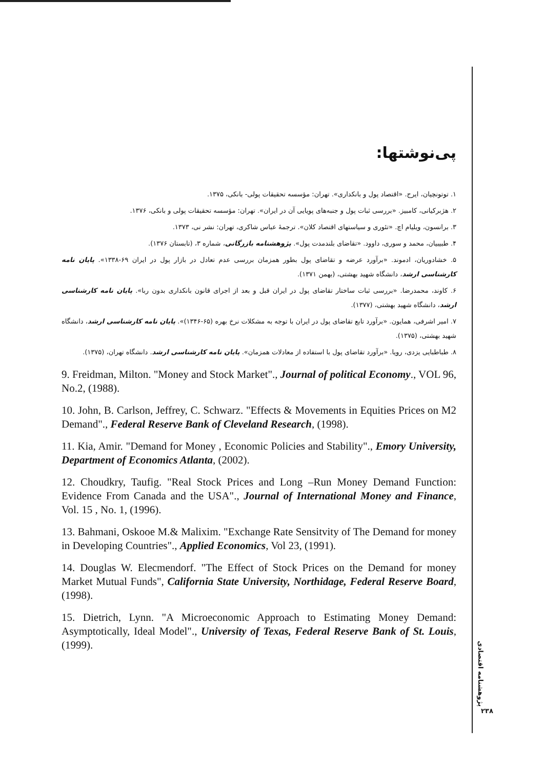پی‌نوشتها:
۱. توتونچیان، ایرج. «اقتصاد پول و بانکداری». تهران: مؤسسه تحقیقات پولی- بانکی، ۱۳۷۵.
۲. هژبرکیانی، کامبیز. «بررسی ثبات پول و جنبه‌های پویایی آن در ایران». تهران: مؤسسه تحقیقات پولی و بانکی، ۱۳۷۶.
۳. برانسون، ویلیام اچ. «تئوری و سیاستهای اقتصاد کلان». ترجمهٔ عباس شاکری، تهران: نشر نی، ۱۳۷۳.
۴. طبیبیان، محمد و سوری، داوود. «تقاضای بلندمدت پول». پژوهشنامه بازرگانی، شماره ۳، (تابستان ۱۳۷۶).
۵. خشادوریان، ادموند. «برآورد عرضه و تقاضای پول بطور همزمان بررسی عدم تعادل در بازار پول در ایران ۶۹-۱۳۳۸». پایان نامه کارشناسی ارشد، دانشگاه شهید بهشتی، (بهمن ۱۳۷۱).
۶. کاوند، محمدرضا. «بررسی ثبات ساختار تقاضای پول در ایران قبل و بعد از اجرای قانون بانکداری بدون ربا». پایان نامه کارشناسی ارشد، دانشگاه شهید بهشتی، (۱۳۷۷).
۷. امیر اشرفی، همایون. «برآورد تابع تقاضای پول در ایران با توجه به مشکلات نرخ بهره (۶۵-۱۳۴۶)». پایان نامه کارشناسی ارشد، دانشگاه شهید بهشتی، (۱۳۷۵).
۸. طباطبایی یزدی، رویا. «برآورد تقاضای پول با استفاده از معادلات همزمان». پایان نامه کارشناسی ارشد. دانشگاه تهران، (۱۳۷۵).
9. Freidman, Milton. "Money and Stock Market"., Journal of political Economy., VOL 96, No.2, (1988).
10. John, B. Carlson, Jeffrey, C. Schwarz. "Effects & Movements in Equities Prices on M2 Demand"., Federal Reserve Bank of Cleveland Research, (1998).
11. Kia, Amir. "Demand for Money , Economic Policies and Stability"., Emory University, Department of Economics Atlanta, (2002).
12. Choudkry, Taufig. "Real Stock Prices and Long –Run Money Demand Function: Evidence From Canada and the USA"., Journal of International Money and Finance, Vol. 15 , No. 1, (1996).
13. Bahmani, Oskooe M.& Malixim. "Exchange Rate Sensitvity of The Demand for money in Developing Countries"., Applied Economics, Vol 23, (1991).
14. Douglas W. Elecmendorf. "The Effect of Stock Prices on the Demand for money Market Mutual Funds", California State University, Northidage, Federal Reserve Board, (1998).
15. Dietrich, Lynn. "A Microeconomic Approach to Estimating Money Demand: Asymptotically, Ideal Model"., University of Texas, Federal Reserve Bank of St. Louis, (1999).
پژوهشنامه اقتصادی
۲۳۸